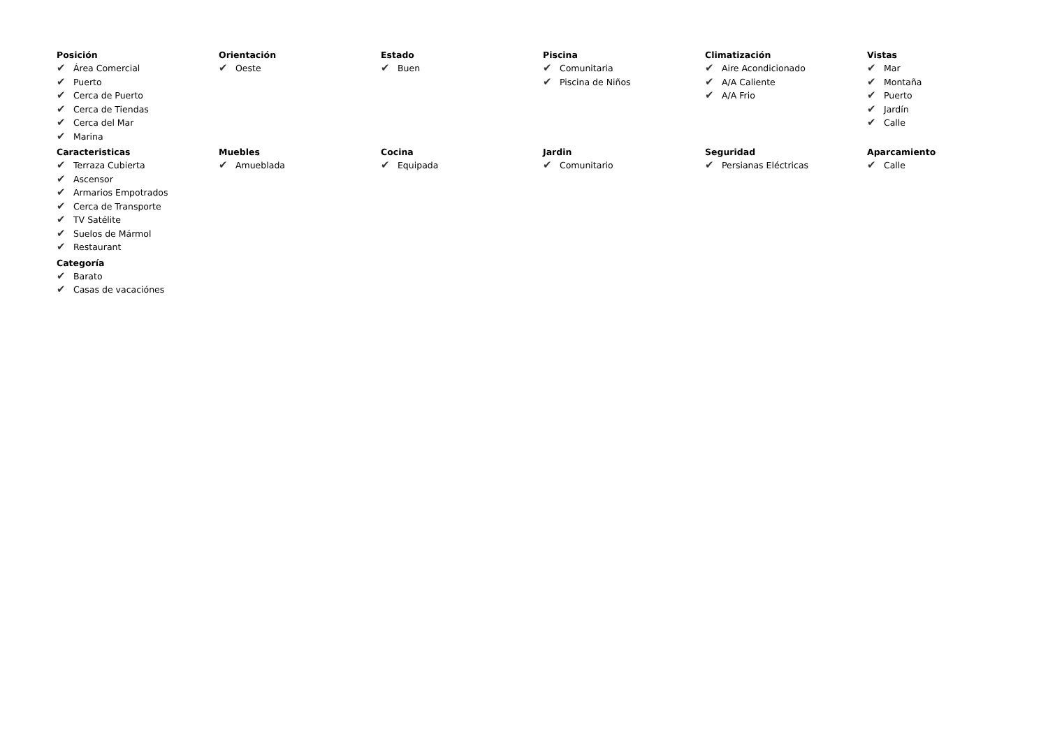Posición
✔ Área Comercial
✔ Puerto
✔ Cerca de Puerto
✔ Cerca de Tiendas
✔ Cerca del Mar
✔ Marina
Orientación
✔ Oeste
Estado
✔ Buen
Piscina
✔ Comunitaria
✔ Piscina de Niños
Climatización
✔ Aire Acondicionado
✔ A/A Caliente
✔ A/A Frio
Vistas
✔ Mar
✔ Montaña
✔ Puerto
✔ Jardín
✔ Calle
Caracteristicas
✔ Terraza Cubierta
✔ Ascensor
✔ Armarios Empotrados
✔ Cerca de Transporte
✔ TV Satélite
✔ Suelos de Mármol
✔ Restaurant
Muebles
✔ Amueblada
Cocina
✔ Equipada
Jardin
✔ Comunitario
Seguridad
✔ Persianas Eléctricas
Aparcamiento
✔ Calle
Categoría
✔ Barato
✔ Casas de vacaciónes